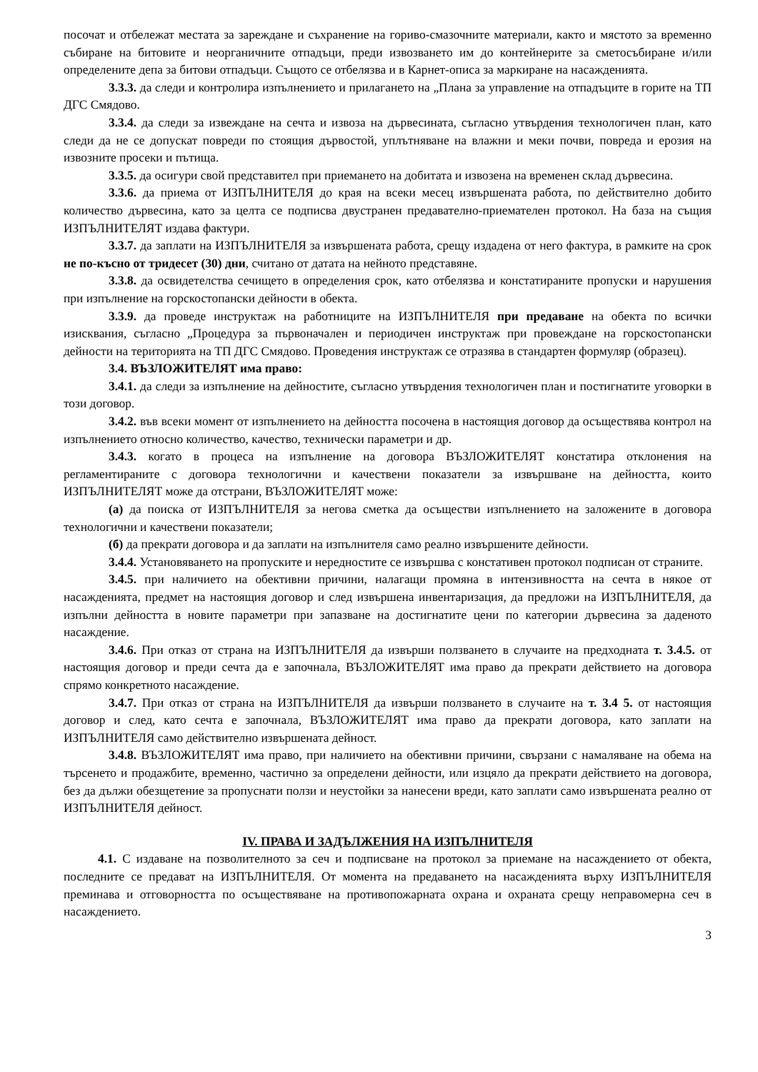посочат и отбележат местата за зареждане и съхранение на гориво-смазочните материали, както и мястото за временно събиране на битовите и неорганичните отпадъци, преди извозването им до контейнерите за сметосъбиране и/или определените депа за битови отпадъци. Същото се отбелязва и в Карнет-описа за маркиране на насажденията.
3.3.3. да следи и контролира изпълнението и прилагането на „Плана за управление на отпадъците в горите на ТП ДГС Смядово.
3.3.4. да следи за извеждане на сечта и извоза на дървесината, съгласно утвърдения технологичен план, като следи да не се допускат повреди по стоящия дървостой, уплътняване на влажни и меки почви, повреда и ерозия на извозните просеки и пътища.
3.3.5. да осигури свой представител при приемането на добитата и извозена на временен склад дървесина.
3.3.6. да приема от ИЗПЪЛНИТЕЛЯ до края на всеки месец извършената работа, по действително добито количество дървесина, като за целта се подписва двустранен предавателно-приемателен протокол. На база на същия ИЗПЪЛНИТЕЛЯТ издава фактури.
3.3.7. да заплати на ИЗПЪЛНИТЕЛЯ за извършената работа, срещу издадена от него фактура, в рамките на срок не по-късно от тридесет (30) дни, считано от датата на нейното представяне.
3.3.8. да освидетелства сечището в определения срок, като отбелязва и констатираните пропуски и нарушения при изпълнение на горскостопански дейности в обекта.
3.3.9. да проведе инструктаж на работниците на ИЗПЪЛНИТЕЛЯ при предаване на обекта по всички изисквания, съгласно „Процедура за първоначален и периодичен инструктаж при провеждане на горскостопански дейности на територията на ТП ДГС Смядово. Проведения инструктаж се отразява в стандартен формуляр (образец).
3.4. ВЪЗЛОЖИТЕЛЯТ има право:
3.4.1. да следи за изпълнение на дейностите, съгласно утвърдения технологичен план и постигнатите уговорки в този договор.
3.4.2. във всеки момент от изпълнението на дейността посочена в настоящия договор да осъществява контрол на изпълнението относно количество, качество, технически параметри и др.
3.4.3. когато в процеса на изпълнение на договора ВЪЗЛОЖИТЕЛЯТ констатира отклонения на регламентираните с договора технологични и качествени показатели за извършване на дейността, които ИЗПЪЛНИТЕЛЯТ може да отстрани, ВЪЗЛОЖИТЕЛЯТ може:
(а) да поиска от ИЗПЪЛНИТЕЛЯ за негова сметка да осъществи изпълнението на заложените в договора технологични и качествени показатели;
(б) да прекрати договора и да заплати на изпълнителя само реално извършените дейности.
3.4.4. Установяването на пропуските и нередностите се извършва с констативен протокол подписан от страните.
3.4.5. при наличието на обективни причини, налагащи промяна в интензивността на сечта в някое от насажденията, предмет на настоящия договор и след извършена инвентаризация, да предложи на ИЗПЪЛНИТЕЛЯ, да изпълни дейността в новите параметри при запазване на достигнатите цени по категории дървесина за даденото насаждение.
3.4.6. При отказ от страна на ИЗПЪЛНИТЕЛЯ да извърши ползването в случаите на предходната т. 3.4.5. от настоящия договор и преди сечта да е започнала, ВЪЗЛОЖИТЕЛЯТ има право да прекрати действието на договора спрямо конкретното насаждение.
3.4.7. При отказ от страна на ИЗПЪЛНИТЕЛЯ да извърши ползването в случаите на т. 3.4 5. от настоящия договор и след, като сечта е започнала, ВЪЗЛОЖИТЕЛЯТ има право да прекрати договора, като заплати на ИЗПЪЛНИТЕЛЯ само действително извършената дейност.
3.4.8. ВЪЗЛОЖИТЕЛЯТ има право, при наличието на обективни причини, свързани с намаляване на обема на търсенето и продажбите, временно, частично за определени дейности, или изцяло да прекрати действието на договора, без да дължи обезщетение за пропуснати ползи и неустойки за нанесени вреди, като заплати само извършената реално от ИЗПЪЛНИТЕЛЯ дейност.
IV. ПРАВА И ЗАДЪЛЖЕНИЯ НА ИЗПЪЛНИТЕЛЯ
4.1. С издаване на позволителното за сеч и подписване на протокол за приемане на насаждението от обекта, последните се предават на ИЗПЪЛНИТЕЛЯ. От момента на предаването на насажденията върху ИЗПЪЛНИТЕЛЯ преминава и отговорността по осъществяване на противопожарната охрана и охраната срещу неправомерна сеч в насаждението.
3